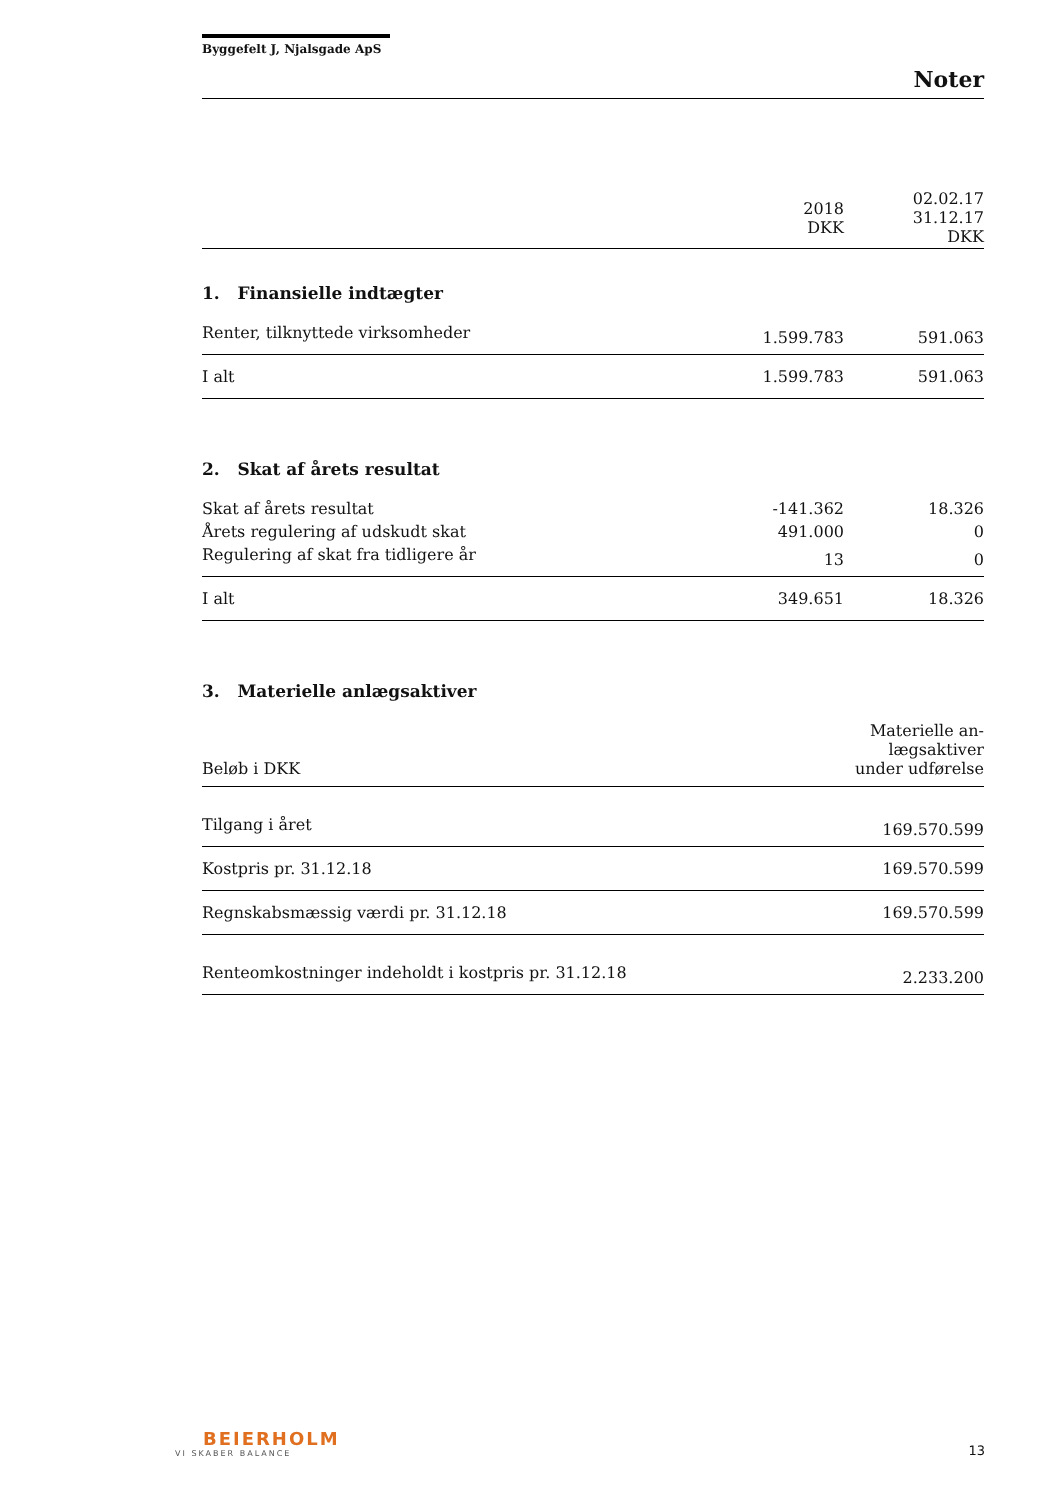Byggefelt J, Njalsgade ApS
Noter
| | 2018 DKK | 02.02.17 31.12.17 DKK |
| --- | --- | --- |
1. Finansielle indtægter
| Renter, tilknyttede virksomheder | 1.599.783 | 591.063 |
| I alt | 1.599.783 | 591.063 |
2. Skat af årets resultat
| Skat af årets resultat | -141.362 | 18.326 |
| Årets regulering af udskudt skat | 491.000 | 0 |
| Regulering af skat fra tidligere år | 13 | 0 |
| I alt | 349.651 | 18.326 |
3. Materielle anlægsaktiver
| Beløb i DKK | Materielle an- lægsaktiver under udførelse |
| --- | --- |
| Tilgang i året | 169.570.599 |
| Kostpris pr. 31.12.18 | 169.570.599 |
| Regnskabsmæssig værdi pr. 31.12.18 | 169.570.599 |
| Renteomkostninger indeholdt i kostpris pr. 31.12.18 | 2.233.200 |
BEIERHOLM
VI SKABER BALANCE
13